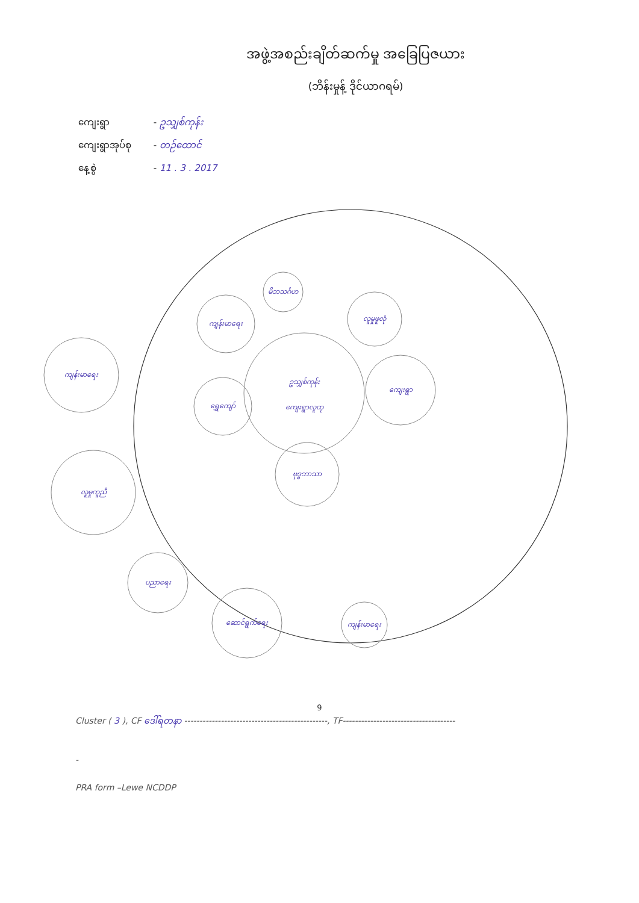အဖွဲ့အစည်းချိတ်ဆက်မှု အခြေပြဇယား
(ဘိန်းမှုန့် ဒိုင်ယာဂရမ်)
ကျေးရွာ - ဥသျှစ်ကုန်း
ကျေးရွာအုပ်စု - တဉ်ထောင်
နေ့စွဲ - 11 . 3 . 2017
ဥသျှစ်ကုန်း
ကျေးရွာလူထု
မိဘသင်္ဂဟ
ကျန်းမာရေး
လူမှုဖူလုံ
ရွှေကျော်
ကျေးရွာ
ဗုဒ္ဓဘာသာ
ကျန်းမာရေး
လူမှုကူညီ
ပညာရေး
ဆောင်ရွက်ရေး
ကျန်းမာရေး
9
Cluster ( 3 ), CF ဒေါ်ရတနာ -----------------------------------------------, TF-------------------------------------
-
PRA form –Lewe NCDDP